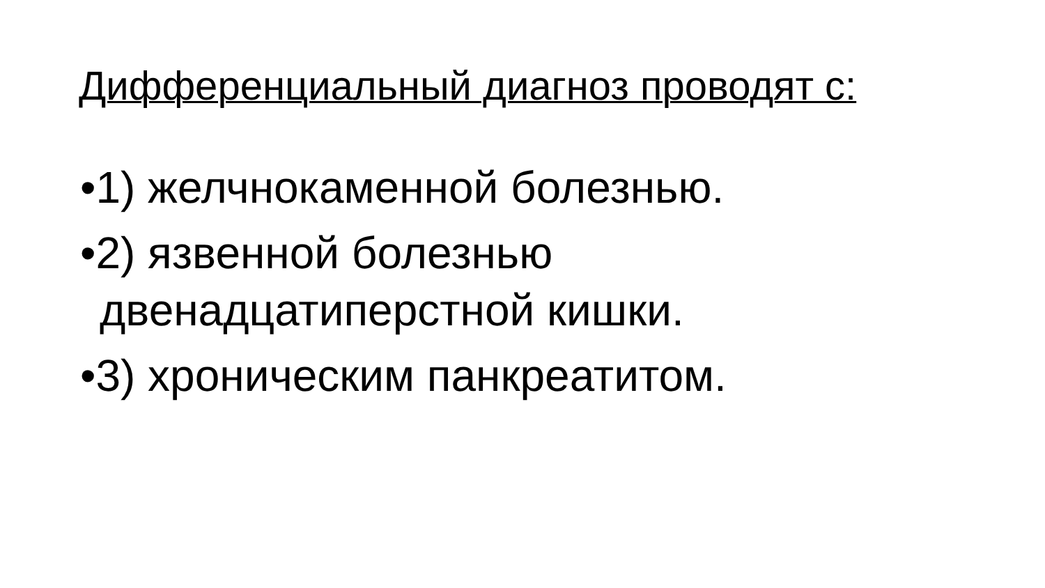Дифференциальный диагноз проводят с:
•1) желчнокаменной болезнью.
•2) язвенной болезнью двенадцатиперстной кишки.
•3) хроническим панкреатитом.